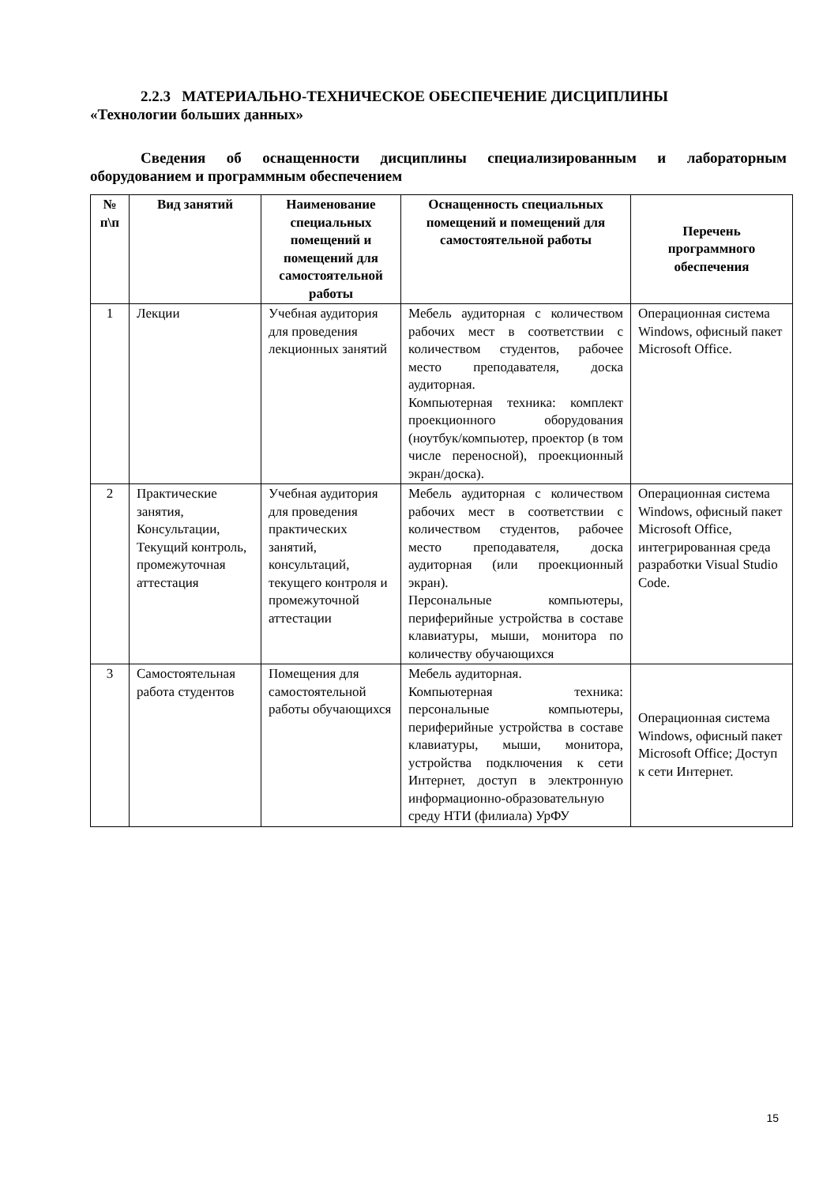2.2.3 МАТЕРИАЛЬНО-ТЕХНИЧЕСКОЕ ОБЕСПЕЧЕНИЕ ДИСЦИПЛИНЫ
«Технологии больших данных»
Сведения об оснащенности дисциплины специализированным и лабораторным оборудованием и программным обеспечением
| № п\п | Вид занятий | Наименование специальных помещений и помещений для самостоятельной работы | Оснащенность специальных помещений и помещений для самостоятельной работы | Перечень программного обеспечения |
| --- | --- | --- | --- | --- |
| 1 | Лекции | Учебная аудитория для проведения лекционных занятий | Мебель аудиторная с количеством рабочих мест в соответствии с количеством студентов, рабочее место преподавателя, доска аудиторная. Компьютерная техника: комплект проекционного оборудования (ноутбук/компьютер, проектор (в том числе переносной), проекционный экран/доска). | Операционная система Windows, офисный пакет Microsoft Office. |
| 2 | Практические занятия, Консультации, Текущий контроль, промежуточная аттестация | Учебная аудитория для проведения практических занятий, консультаций, текущего контроля и промежуточной аттестации | Мебель аудиторная с количеством рабочих мест в соответствии с количеством студентов, рабочее место преподавателя, доска аудиторная (или проекционный экран). Персональные компьютеры, периферийные устройства в составе клавиатуры, мыши, монитора по количеству обучающихся | Операционная система Windows, офисный пакет Microsoft Office, интегрированная среда разработки Visual Studio Code. |
| 3 | Самостоятельная работа студентов | Помещения для самостоятельной работы обучающихся | Мебель аудиторная. Компьютерная техника: персональные компьютеры, периферийные устройства в составе клавиатуры, мыши, монитора, устройства подключения к сети Интернет, доступ в электронную информационно-образовательную среду НТИ (филиала) УрФУ | Операционная система Windows, офисный пакет Microsoft Office; Доступ к сети Интернет. |
15